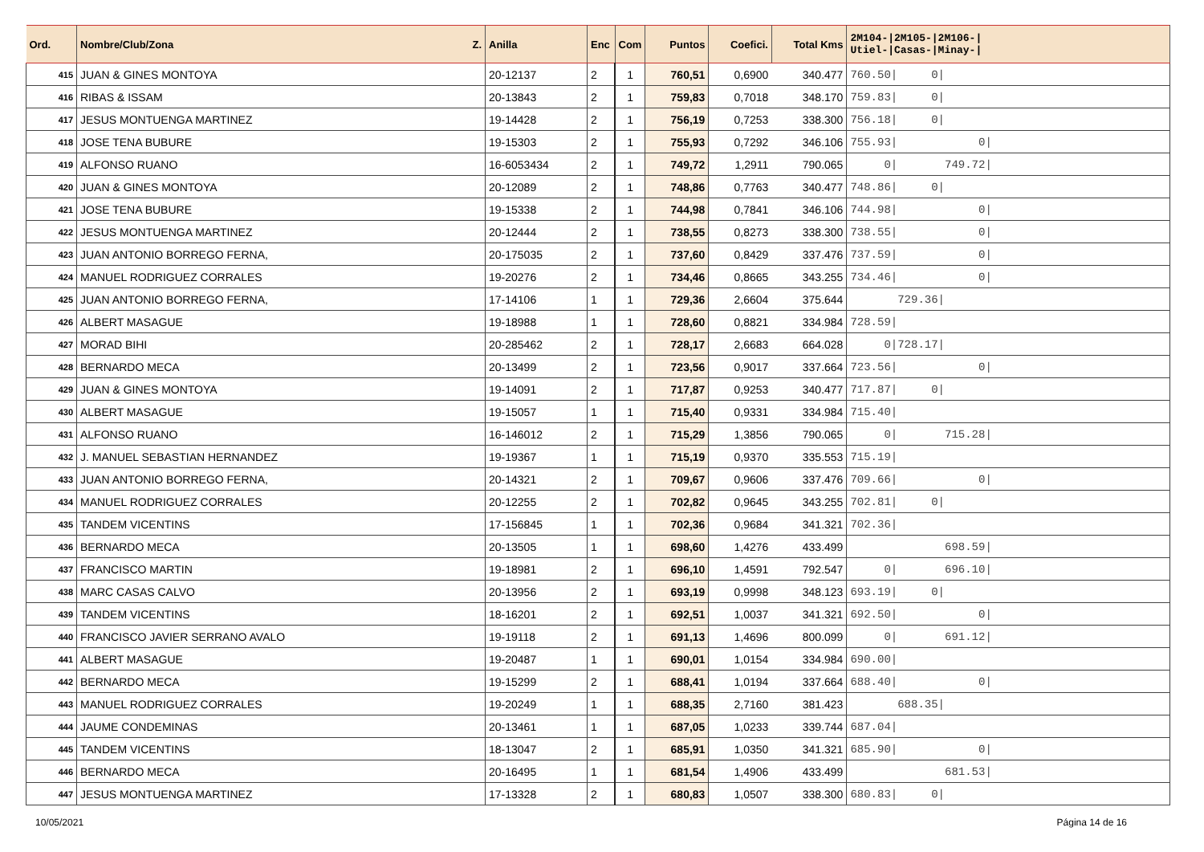| Ord. | Nombre/Club/Zona Z. | Anilla | Enc | Com | Puntos | Coefici. | Total Kms | 2M104-/2M105-/2M106-/ Utiel-/Casas-/Minay-/ |
| --- | --- | --- | --- | --- | --- | --- | --- | --- |
| 415 | JUAN & GINES MONTOYA | 20-12137 | 2 | 1 | 760,51 | 0,6900 | 340.477 | 760.50/ 0/ |
| 416 | RIBAS & ISSAM | 20-13843 | 2 | 1 | 759,83 | 0,7018 | 348.170 | 759.83/ 0/ |
| 417 | JESUS MONTUENGA MARTINEZ | 19-14428 | 2 | 1 | 756,19 | 0,7253 | 338.300 | 756.18/ 0/ |
| 418 | JOSE TENA BUBURE | 19-15303 | 2 | 1 | 755,93 | 0,7292 | 346.106 | 755.93/ 0/ |
| 419 | ALFONSO RUANO | 16-6053434 | 2 | 1 | 749,72 | 1,2911 | 790.065 | 0/ 749.72/ |
| 420 | JUAN & GINES MONTOYA | 20-12089 | 2 | 1 | 748,86 | 0,7763 | 340.477 | 748.86/ 0/ |
| 421 | JOSE TENA BUBURE | 19-15338 | 2 | 1 | 744,98 | 0,7841 | 346.106 | 744.98/ 0/ |
| 422 | JESUS MONTUENGA MARTINEZ | 20-12444 | 2 | 1 | 738,55 | 0,8273 | 338.300 | 738.55/ 0/ |
| 423 | JUAN ANTONIO BORREGO FERNA, | 20-175035 | 2 | 1 | 737,60 | 0,8429 | 337.476 | 737.59/ 0/ |
| 424 | MANUEL RODRIGUEZ CORRALES | 19-20276 | 2 | 1 | 734,46 | 0,8665 | 343.255 | 734.46/ 0/ |
| 425 | JUAN ANTONIO BORREGO FERNA, | 17-14106 | 1 | 1 | 729,36 | 2,6604 | 375.644 | 729.36/ |
| 426 | ALBERT MASAGUE | 19-18988 | 1 | 1 | 728,60 | 0,8821 | 334.984 | 728.59/ |
| 427 | MORAD BIHI | 20-285462 | 2 | 1 | 728,17 | 2,6683 | 664.028 | 0/728.17/ |
| 428 | BERNARDO MECA | 20-13499 | 2 | 1 | 723,56 | 0,9017 | 337.664 | 723.56/ 0/ |
| 429 | JUAN & GINES MONTOYA | 19-14091 | 2 | 1 | 717,87 | 0,9253 | 340.477 | 717.87/ 0/ |
| 430 | ALBERT MASAGUE | 19-15057 | 1 | 1 | 715,40 | 0,9331 | 334.984 | 715.40/ |
| 431 | ALFONSO RUANO | 16-146012 | 2 | 1 | 715,29 | 1,3856 | 790.065 | 0/ 715.28/ |
| 432 | J. MANUEL SEBASTIAN HERNANDEZ | 19-19367 | 1 | 1 | 715,19 | 0,9370 | 335.553 | 715.19/ |
| 433 | JUAN ANTONIO BORREGO FERNA, | 20-14321 | 2 | 1 | 709,67 | 0,9606 | 337.476 | 709.66/ 0/ |
| 434 | MANUEL RODRIGUEZ CORRALES | 20-12255 | 2 | 1 | 702,82 | 0,9645 | 343.255 | 702.81/ 0/ |
| 435 | TANDEM VICENTINS | 17-156845 | 1 | 1 | 702,36 | 0,9684 | 341.321 | 702.36/ |
| 436 | BERNARDO MECA | 20-13505 | 1 | 1 | 698,60 | 1,4276 | 433.499 | 698.59/ |
| 437 | FRANCISCO MARTIN | 19-18981 | 2 | 1 | 696,10 | 1,4591 | 792.547 | 0/ 696.10/ |
| 438 | MARC CASAS CALVO | 20-13956 | 2 | 1 | 693,19 | 0,9998 | 348.123 | 693.19/ 0/ |
| 439 | TANDEM VICENTINS | 18-16201 | 2 | 1 | 692,51 | 1,0037 | 341.321 | 692.50/ 0/ |
| 440 | FRANCISCO JAVIER SERRANO AVALO | 19-19118 | 2 | 1 | 691,13 | 1,4696 | 800.099 | 0/ 691.12/ |
| 441 | ALBERT MASAGUE | 19-20487 | 1 | 1 | 690,01 | 1,0154 | 334.984 | 690.00/ |
| 442 | BERNARDO MECA | 19-15299 | 2 | 1 | 688,41 | 1,0194 | 337.664 | 688.40/ 0/ |
| 443 | MANUEL RODRIGUEZ CORRALES | 19-20249 | 1 | 1 | 688,35 | 2,7160 | 381.423 | 688.35/ |
| 444 | JAUME CONDEMINAS | 20-13461 | 1 | 1 | 687,05 | 1,0233 | 339.744 | 687.04/ |
| 445 | TANDEM VICENTINS | 18-13047 | 2 | 1 | 685,91 | 1,0350 | 341.321 | 685.90/ 0/ |
| 446 | BERNARDO MECA | 20-16495 | 1 | 1 | 681,54 | 1,4906 | 433.499 | 681.53/ |
| 447 | JESUS MONTUENGA MARTINEZ | 17-13328 | 2 | 1 | 680,83 | 1,0507 | 338.300 | 680.83/ 0/ |
10/05/2021 Página 14 de 16